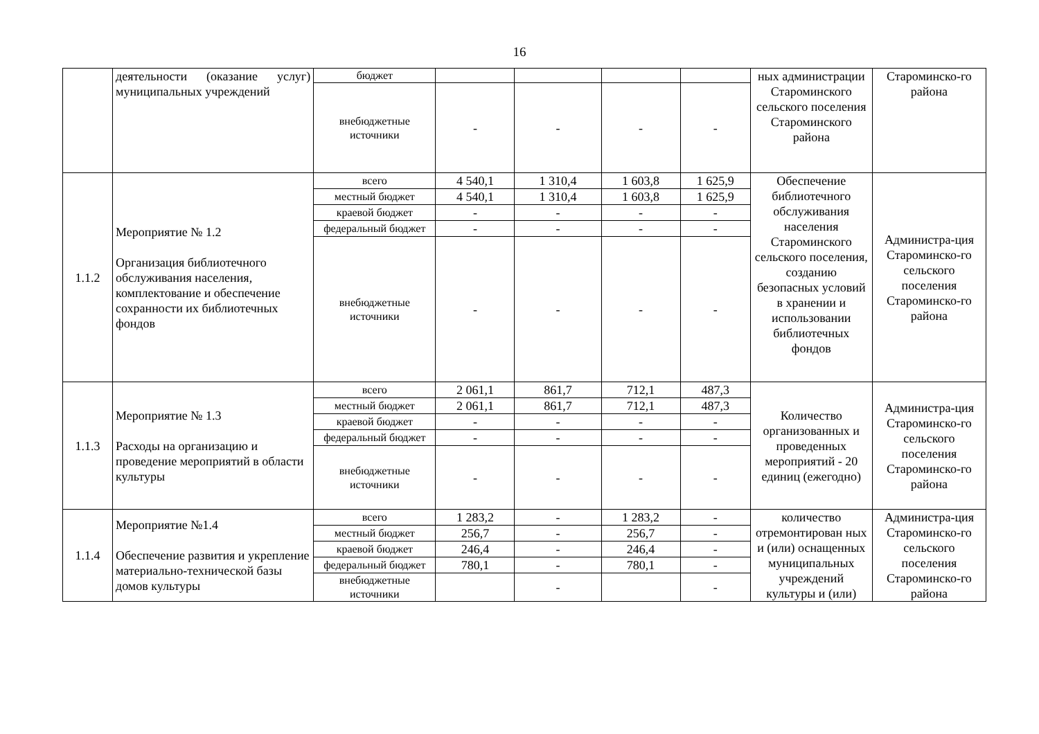16
| | деятельности (оказание услуг) муниципальных учреждений | бюджет | | | | | ных администрации Староминского сельского поселения Староминского района | Староминско-го района |
| | | внебюджетные источники | - | - | - | - | | |
| 1.1.2 | Мероприятие № 1.2 Организация библиотечного обслуживания населения, комплектование и обеспечение сохранности их библиотечных фондов | всего | 4 540,1 | 1 310,4 | 1 603,8 | 1 625,9 | Обеспечение библиотечного обслуживания населения Староминского сельского поселения, созданию безопасных условий в хранении и использовании библиотечных фондов | Администра-ция Староминско-го сельского поселения Староминско-го района |
| | | местный бюджет | 4 540,1 | 1 310,4 | 1 603,8 | 1 625,9 | | |
| | | краевой бюджет | - | - | - | - | | |
| | | федеральный бюджет | - | - | - | - | | |
| | | внебюджетные источники | - | - | - | - | | |
| 1.1.3 | Мероприятие № 1.3 Расходы на организацию и проведение мероприятий в области культуры | всего | 2 061,1 | 861,7 | 712,1 | 487,3 | Количество организованных и проведенных мероприятий - 20 единиц (ежегодно) | Администра-ция Староминско-го сельского поселения Староминско-го района |
| | | местный бюджет | 2 061,1 | 861,7 | 712,1 | 487,3 | | |
| | | краевой бюджет | - | - | - | - | | |
| | | федеральный бюджет | - | - | - | - | | |
| | | внебюджетные источники | - | - | - | - | | |
| 1.1.4 | Мероприятие №1.4 Обеспечение развития и укрепление материально-технической базы домов культуры | всего | 1 283,2 | - | 1 283,2 | - | количество отремонтирован ных и (или) оснащенных муниципальных учреждений культуры и (или) | Администра-ция Староминско-го сельского поселения Староминско-го района |
| | | местный бюджет | 256,7 | - | 256,7 | - | | |
| | | краевой бюджет | 246,4 | - | 246,4 | - | | |
| | | федеральный бюджет | 780,1 | - | 780,1 | - | | |
| | | внебюджетные источники | | - | | - | | |